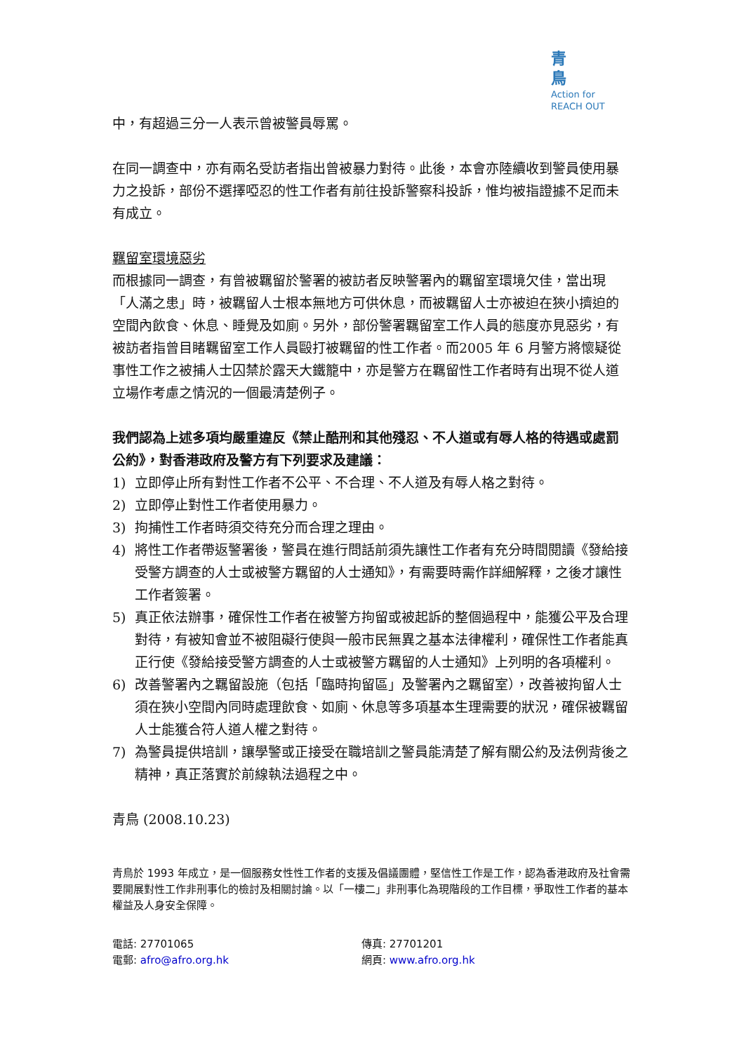青鳥
Action for
REACH OUT
中，有超過三分一人表示曾被警員辱罵。
在同一調查中，亦有兩名受訪者指出曾被暴力對待。此後，本會亦陸續收到警員使用暴力之投訴，部份不選擇啞忍的性工作者有前往投訴警察科投訴，惟均被指證據不足而未有成立。
羈留室環境惡劣
而根據同一調查，有曾被羈留於警署的被訪者反映警署內的羈留室環境欠佳，當出現「人滿之患」時，被羈留人士根本無地方可供休息，而被羈留人士亦被迫在狹小擠迫的空間內飲食、休息、睡覺及如廁。另外，部份警署羈留室工作人員的態度亦見惡劣，有被訪者指曾目睹羈留室工作人員毆打被羈留的性工作者。而2005 年 6 月警方將懷疑從事性工作之被捕人士囚禁於露天大鐵籠中，亦是警方在羈留性工作者時有出現不從人道立場作考慮之情況的一個最清楚例子。
我們認為上述多項均嚴重違反《禁止酷刑和其他殘忍、不人道或有辱人格的待遇或處罰公約》，對香港政府及警方有下列要求及建議：
1) 立即停止所有對性工作者不公平、不合理、不人道及有辱人格之對待。
2) 立即停止對性工作者使用暴力。
3) 拘捕性工作者時須交待充分而合理之理由。
4) 將性工作者帶返警署後，警員在進行問話前須先讓性工作者有充分時間閱讀《發給接受警方調查的人士或被警方羈留的人士通知》，有需要時需作詳細解釋，之後才讓性工作者簽署。
5) 真正依法辦事，確保性工作者在被警方拘留或被起訴的整個過程中，能獲公平及合理對待，有被知會並不被阻礙行使與一般市民無異之基本法律權利，確保性工作者能真正行使《發給接受警方調查的人士或被警方羈留的人士通知》上列明的各項權利。
6) 改善警署內之羈留設施（包括「臨時拘留區」及警署內之羈留室），改善被拘留人士須在狹小空間內同時處理飲食、如廁、休息等多項基本生理需要的狀況，確保被羈留人士能獲合符人道人權之對待。
7) 為警員提供培訓，讓學警或正接受在職培訓之警員能清楚了解有關公約及法例背後之精神，真正落實於前線執法過程之中。
青鳥 (2008.10.23)
青鳥於 1993 年成立，是一個服務女性性工作者的支援及倡議團體，堅信性工作是工作，認為香港政府及社會需要開展對性工作非刑事化的檢討及相關討論。以「一樓二」非刑事化為現階段的工作目標，爭取性工作者的基本權益及人身安全保障。
電話: 27701065
傳真: 27701201
電郵: afro@afro.org.hk
網頁: www.afro.org.hk